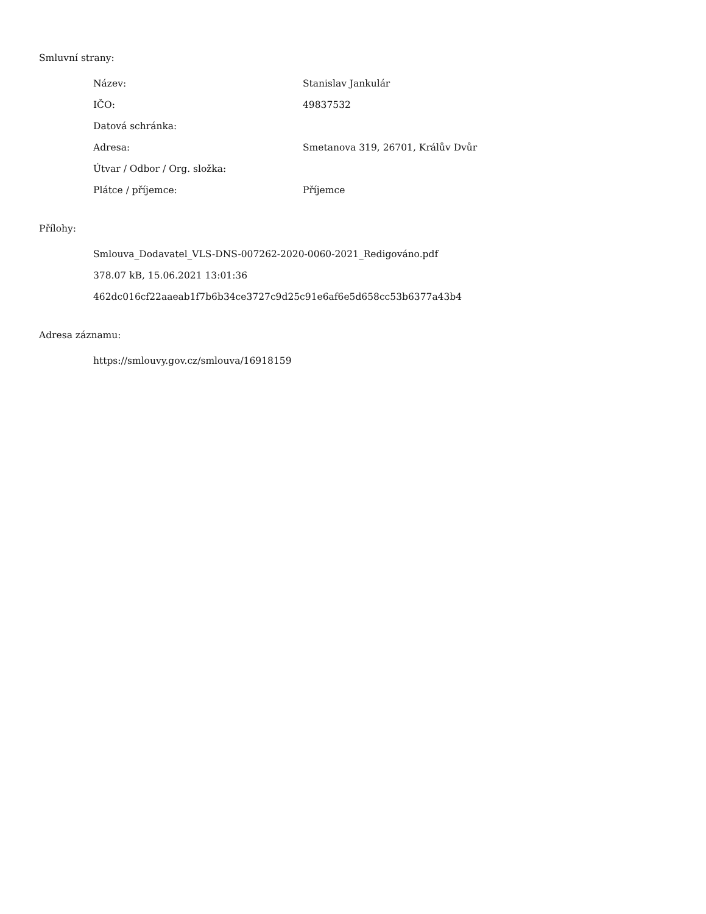Smluvní strany:
| Název: | Stanislav Jankulár |
| IČO: | 49837532 |
| Datová schránka: | |
| Adresa: | Smetanova 319, 26701, Králův Dvůr |
| Útvar / Odbor / Org. složka: | |
| Plátce / příjemce: | Příjemce |
Přílohy:
Smlouva_Dodavatel_VLS-DNS-007262-2020-0060-2021_Redigováno.pdf
378.07 kB, 15.06.2021 13:01:36
462dc016cf22aaeab1f7b6b34ce3727c9d25c91e6af6e5d658cc53b6377a43b4
Adresa záznamu:
https://smlouvy.gov.cz/smlouva/16918159